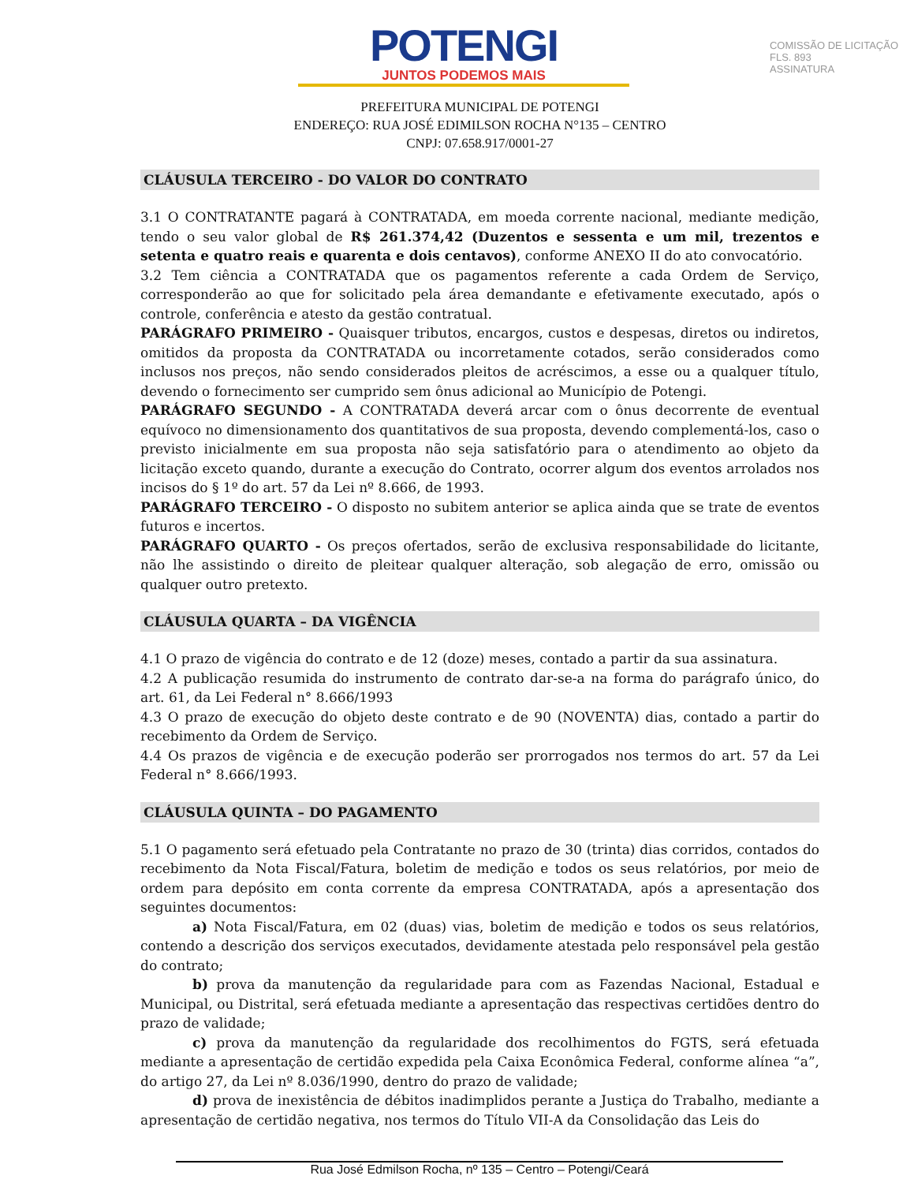POTENGI
JUNTOS PODEMOS MAIS
COMISSÃO DE LICITAÇÃO
FLS. 893
ASSINATURA
PREFEITURA MUNICIPAL DE POTENGI
ENDEREÇO: RUA JOSÉ EDIMILSON ROCHA N°135 – CENTRO
CNPJ: 07.658.917/0001-27
CLÁUSULA TERCEIRO - DO VALOR DO CONTRATO
3.1 O CONTRATANTE pagará à CONTRATADA, em moeda corrente nacional, mediante medição, tendo o seu valor global de R$ 261.374,42 (Duzentos e sessenta e um mil, trezentos e setenta e quatro reais e quarenta e dois centavos), conforme ANEXO II do ato convocatório.
3.2 Tem ciência a CONTRATADA que os pagamentos referente a cada Ordem de Serviço, corresponderão ao que for solicitado pela área demandante e efetivamente executado, após o controle, conferência e atesto da gestão contratual.
PARÁGRAFO PRIMEIRO - Quaisquer tributos, encargos, custos e despesas, diretos ou indiretos, omitidos da proposta da CONTRATADA ou incorretamente cotados, serão considerados como inclusos nos preços, não sendo considerados pleitos de acréscimos, a esse ou a qualquer título, devendo o fornecimento ser cumprido sem ônus adicional ao Município de Potengi.
PARÁGRAFO SEGUNDO - A CONTRATADA deverá arcar com o ônus decorrente de eventual equívoco no dimensionamento dos quantitativos de sua proposta, devendo complementá-los, caso o previsto inicialmente em sua proposta não seja satisfatório para o atendimento ao objeto da licitação exceto quando, durante a execução do Contrato, ocorrer algum dos eventos arrolados nos incisos do § 1º do art. 57 da Lei nº 8.666, de 1993.
PARÁGRAFO TERCEIRO - O disposto no subitem anterior se aplica ainda que se trate de eventos futuros e incertos.
PARÁGRAFO QUARTO - Os preços ofertados, serão de exclusiva responsabilidade do licitante, não lhe assistindo o direito de pleitear qualquer alteração, sob alegação de erro, omissão ou qualquer outro pretexto.
CLÁUSULA QUARTA – DA VIGÊNCIA
4.1 O prazo de vigência do contrato e de 12 (doze) meses, contado a partir da sua assinatura.
4.2 A publicação resumida do instrumento de contrato dar-se-a na forma do parágrafo único, do art. 61, da Lei Federal n° 8.666/1993
4.3 O prazo de execução do objeto deste contrato e de 90 (NOVENTA) dias, contado a partir do recebimento da Ordem de Serviço.
4.4 Os prazos de vigência e de execução poderão ser prorrogados nos termos do art. 57 da Lei Federal n° 8.666/1993.
CLÁUSULA QUINTA – DO PAGAMENTO
5.1 O pagamento será efetuado pela Contratante no prazo de 30 (trinta) dias corridos, contados do recebimento da Nota Fiscal/Fatura, boletim de medição e todos os seus relatórios, por meio de ordem para depósito em conta corrente da empresa CONTRATADA, após a apresentação dos seguintes documentos:
a) Nota Fiscal/Fatura, em 02 (duas) vias, boletim de medição e todos os seus relatórios, contendo a descrição dos serviços executados, devidamente atestada pelo responsável pela gestão do contrato;
b) prova da manutenção da regularidade para com as Fazendas Nacional, Estadual e Municipal, ou Distrital, será efetuada mediante a apresentação das respectivas certidões dentro do prazo de validade;
c) prova da manutenção da regularidade dos recolhimentos do FGTS, será efetuada mediante a apresentação de certidão expedida pela Caixa Econômica Federal, conforme alínea “a”, do artigo 27, da Lei nº 8.036/1990, dentro do prazo de validade;
d) prova de inexistência de débitos inadimplidos perante a Justiça do Trabalho, mediante a apresentação de certidão negativa, nos termos do Título VII-A da Consolidação das Leis do
Rua José Edmilson Rocha, nº 135 – Centro – Potengi/Ceará